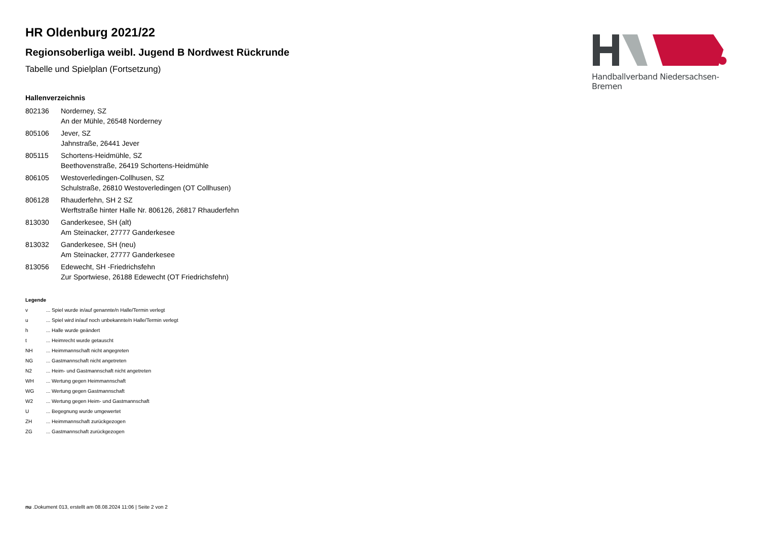Handballverband Niedersachsen-Bremen
HR Oldenburg 2021/22
Regionsoberliga weibl. Jugend B Nordwest Rückrunde
Tabelle und Spielplan (Fortsetzung)
Hallenverzeichnis
| 802136 | Norderney, SZ An der Mühle, 26548 Norderney |
| 805106 | Jever, SZ Jahnstraße, 26441 Jever |
| 805115 | Schortens-Heidmühle, SZ Beethovenstraße, 26419 Schortens-Heidmühle |
| 806105 | Westoverledingen-Collhusen, SZ Schulstraße, 26810 Westoverledingen (OT Collhusen) |
| 806128 | Rhauderfehn, SH 2 SZ Werftstraße hinter Halle Nr. 806126, 26817 Rhauderfehn |
| 813030 | Ganderkesee, SH (alt) Am Steinacker, 27777 Ganderkesee |
| 813032 | Ganderkesee, SH (neu) Am Steinacker, 27777 Ganderkesee |
| 813056 | Edewecht, SH -Friedrichsfehn Zur Sportwiese, 26188 Edewecht (OT Friedrichsfehn) |
Legende
| v | ... Spiel wurde in/auf genannte/n Halle/Termin verlegt |
| u | ... Spiel wird in/auf noch unbekannte/n Halle/Termin verlegt |
| h | ... Halle wurde geändert |
| t | ... Heimrecht wurde getauscht |
| NH | ... Heimmannschaft nicht angegreten |
| NG | ... Gastmannschaft nicht angetreten |
| N2 | ... Heim- und Gastmannschaft nicht angetreten |
| WH | ... Wertung gegen Heimmannschaft |
| WG | ... Wertung gegen Gastmannschaft |
| W2 | ... Wertung gegen Heim- und Gastmannschaft |
| U | ... Begegnung wurde umgewertet |
| ZH | ... Heimmannschaft zurückgezogen |
| ZG | ... Gastmannschaft zurückgezogen |
nu .Dokument 013, erstellt am 08.08.2024 11:06 | Seite 2 von 2